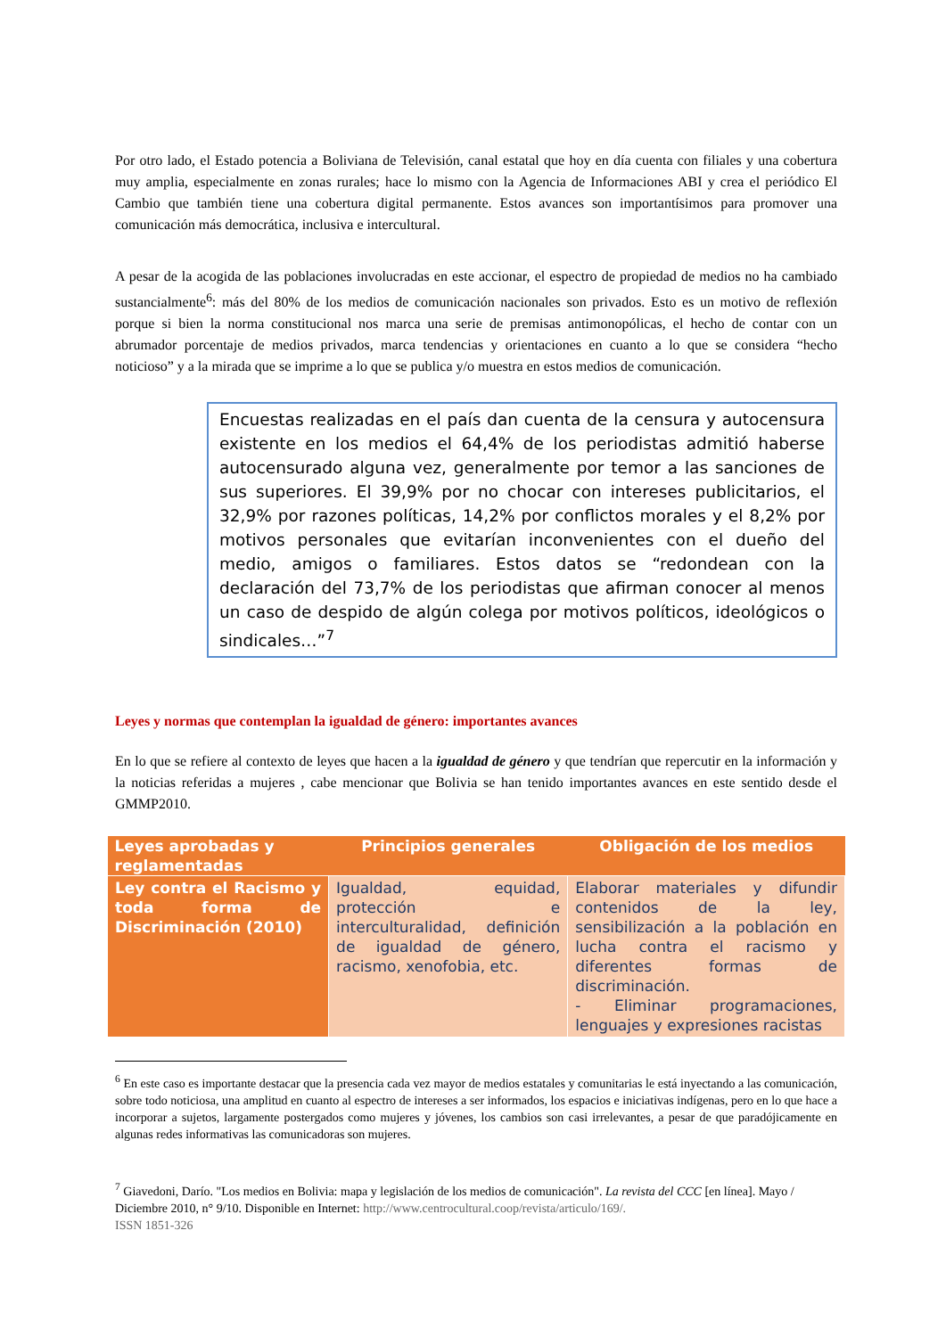Por otro lado, el Estado potencia a Boliviana de Televisión, canal estatal que hoy en día cuenta con filiales y una cobertura muy amplia, especialmente en zonas rurales; hace lo mismo con la Agencia de Informaciones ABI y crea el periódico El Cambio que también tiene una cobertura digital permanente. Estos avances son importantísimos para promover una comunicación más democrática, inclusiva e intercultural.
A pesar de la acogida de las poblaciones involucradas en este accionar, el espectro de propiedad de medios no ha cambiado sustancialmente<sup>6</sup>: más del 80% de los medios de comunicación nacionales son privados. Esto es un motivo de reflexión porque si bien la norma constitucional nos marca una serie de premisas antimonopólicas, el hecho de contar con un abrumador porcentaje de medios privados, marca tendencias y orientaciones en cuanto a lo que se considera “hecho noticioso” y a la mirada que se imprime a lo que se publica y/o muestra en estos medios de comunicación.
Encuestas realizadas en el país dan cuenta de la censura y autocensura existente en los medios el 64,4% de los periodistas admitió haberse autocensurado alguna vez, generalmente por temor a las sanciones de sus superiores. El 39,9% por no chocar con intereses publicitarios, el 32,9% por razones políticas, 14,2% por conflictos morales y el 8,2% por motivos personales que evitarían inconvenientes con el dueño del medio, amigos o familiares. Estos datos se “redondean con la declaración del 73,7% de los periodistas que afirman conocer al menos un caso de despido de algún colega por motivos políticos, ideológicos o sindicales…”<sup>7</sup>
Leyes y normas que contemplan la igualdad de género: importantes avances
En lo que se refiere al contexto de leyes que hacen a la igualdad de género y que tendrían que repercutir en la información y la noticias referidas a mujeres , cabe mencionar que Bolivia se han tenido importantes avances en este sentido desde el GMMP2010.
| Leyes aprobadas y reglamentadas | Principios generales | Obligación de los medios |
| --- | --- | --- |
| Ley contra el Racismo y toda forma de Discriminación (2010) | Igualdad, equidad, protección e interculturalidad, definición de igualdad de género, racismo, xenofobia, etc. | Elaborar materiales y difundir contenidos de la ley, sensibilización a la población en lucha contra el racismo y diferentes formas de discriminación. - Eliminar programaciones, lenguajes y expresiones racistas |
<sup>6</sup> En este caso es importante destacar que la presencia cada vez mayor de medios estatales y comunitarias le está inyectando a las comunicación, sobre todo noticiosa, una amplitud en cuanto al espectro de intereses a ser informados, los espacios e iniciativas indígenas, pero en lo que hace a incorporar a sujetos, largamente postergados como mujeres y jóvenes, los cambios son casi irrelevantes, a pesar de que paradójicamente en algunas redes informativas las comunicadoras son mujeres.
<sup>7</sup> Giavedoni, Darío. "Los medios en Bolivia: mapa y legislación de los medios de comunicación". La revista del CCC [en línea]. Mayo / Diciembre 2010, n° 9/10. Disponible en Internet: http://www.centrocultural.coop/revista/articulo/169/.
ISSN 1851-326